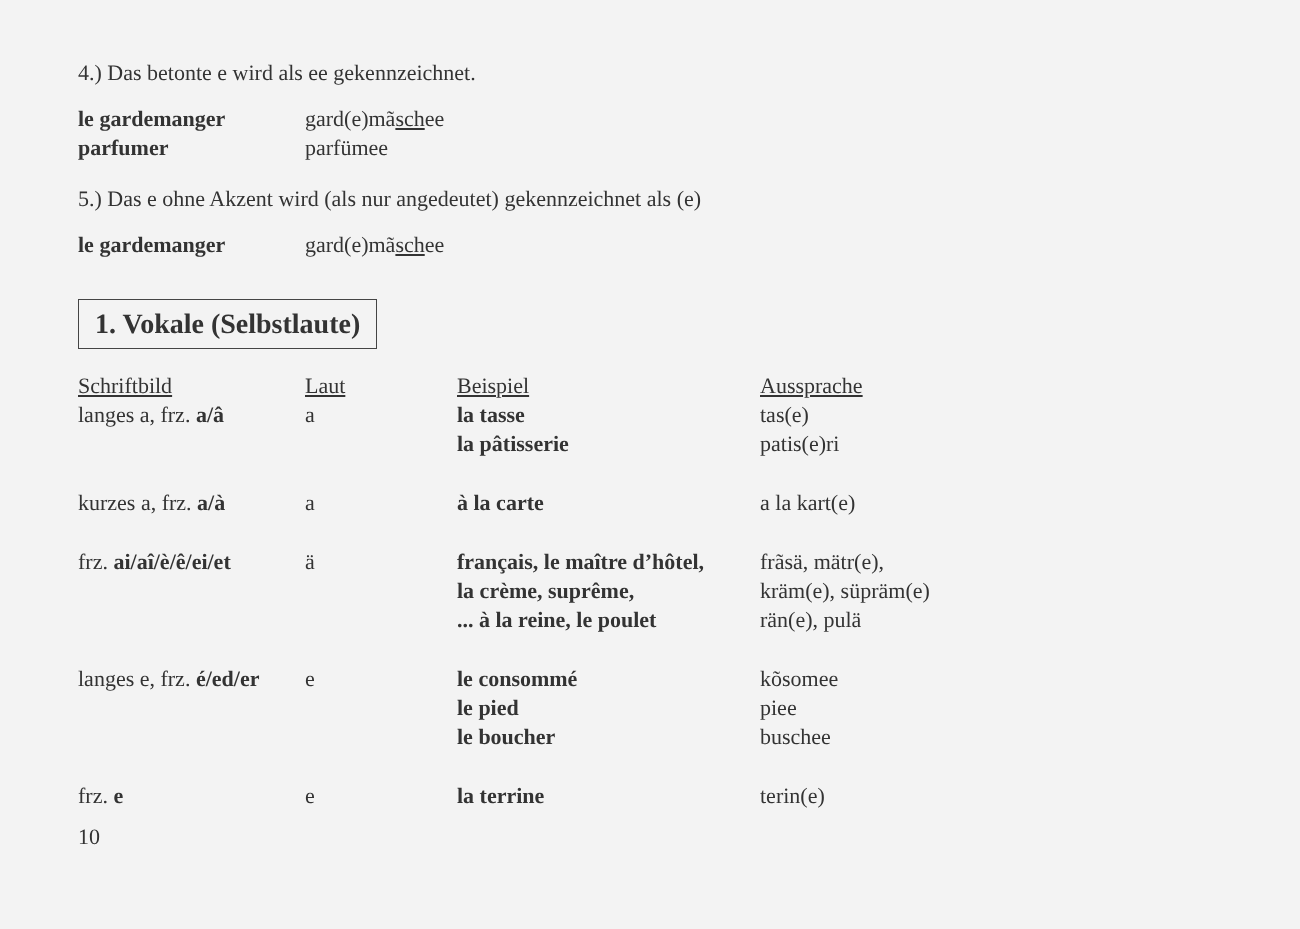4.) Das betonte e wird als ee gekennzeichnet.
| le gardemanger | gard(e)mã sch ee |
| parfumer | parfümee |
5.) Das e ohne Akzent wird (als nur angedeutet) gekennzeichnet als (e)
| le gardemanger | gard(e)mã sch ee |
1. Vokale (Selbstlaute)
| Schriftbild | Laut | Beispiel | Aussprache |
| --- | --- | --- | --- |
| langes a, frz. a/â | a | la tasse | tas(e) |
| | | la pâtisserie | patis(e)ri |
| kurzes a, frz. a/à | a | à la carte | a la kart(e) |
| frz. ai/aî/è/ê/ei/et | ä | français, le maître d’hôtel, | frãsä, mätr(e), |
| | | la crème, suprême, | kräm(e), süpräm(e) |
| | | ... à la reine, le poulet | rän(e), pulä |
| langes e, frz. é/ed/er | e | le consommé | kõsomee |
| | | le pied | piee |
| | | le boucher | buschee |
| frz. e | e | la terrine | terin(e) |
10